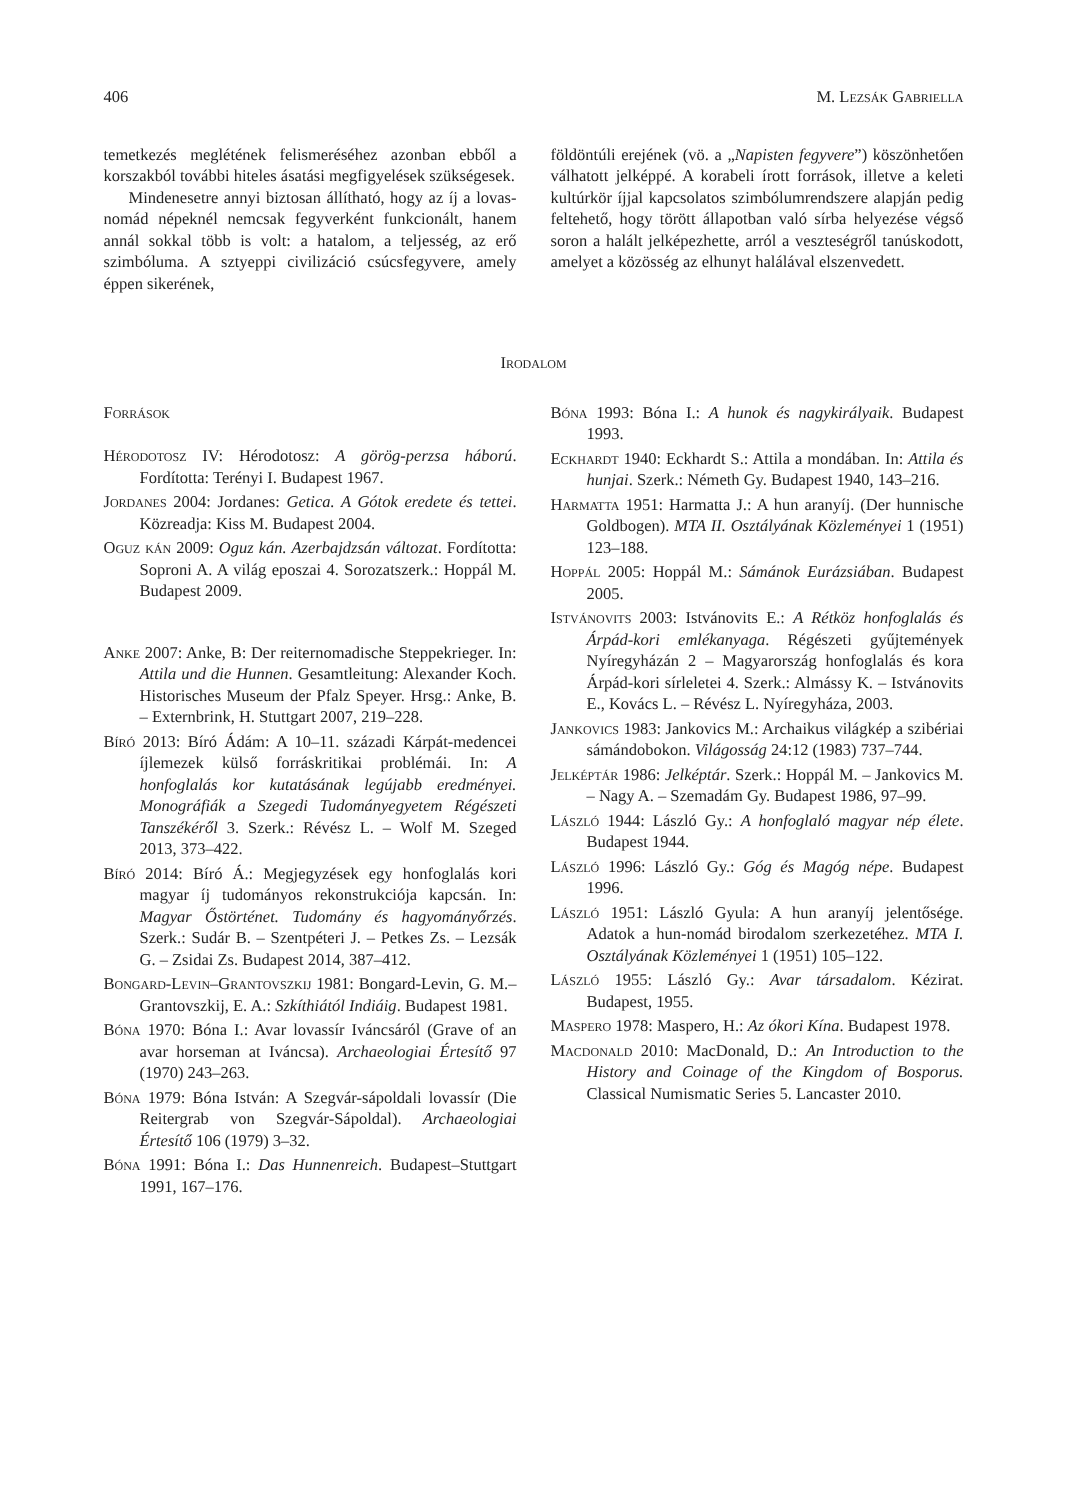406 M. Lezsák Gabriella
temetkezés meglétének felismeréséhez azonban ebből a korszakból további hiteles ásatási megfigyelések szükségesek.
Mindenesetre annyi biztosan állítható, hogy az íj a lovas-nomád népeknél nemcsak fegyverként funkcionált, hanem annál sokkal több is volt: a hatalom, a teljesség, az erő szimbóluma. A sztyeppi civilizáció csúcsfegyvere, amely éppen sikerének,
földöntúli erejének (vö. a „Napisten fegyvere”) köszönhetően válhatott jelképpé. A korabeli írott források, illetve a keleti kultúrkör íjjal kapcsolatos szimbólumrendszere alapján pedig feltehető, hogy törött állapotban való sírba helyezése végső soron a halált jelképezhette, arról a veszteségről tanúskodott, amelyet a közösség az elhunyt halálával elszenvedett.
Irodalom
Források
Hérodotosz IV: Hérodotosz: A görög-perzsa háború. Fordította: Terényi I. Budapest 1967.
Jordanes 2004: Jordanes: Getica. A Gótok eredete és tettei. Közreadja: Kiss M. Budapest 2004.
Oguz kán 2009: Oguz kán. Azerbajdzsán változat. Fordította: Soproni A. A világ eposzai 4. Sorozatszerk.: Hoppál M. Budapest 2009.
Anke 2007: Anke, B: Der reiternomadische Steppekrieger. In: Attila und die Hunnen. Gesamtleitung: Alexander Koch. Historisches Museum der Pfalz Speyer. Hrsg.: Anke, B. – Externbrink, H. Stuttgart 2007, 219–228.
Bíró 2013: Bíró Ádám: A 10–11. századi Kárpát-medencei íjlemezek külső forráskritikai problémái. In: A honfoglalás kor kutatásának legújabb eredményei. Monográfiák a Szegedi Tudományegyetem Régészeti Tanszékéről 3. Szerk.: Révész L. – Wolf M. Szeged 2013, 373–422.
Bíró 2014: Bíró Á.: Megjegyzések egy honfoglalás kori magyar íj tudományos rekonstrukciója kapcsán. In: Magyar Őstörténet. Tudomány és hagyományőrzés. Szerk.: Sudár B. – Szentpéteri J. – Petkes Zs. – Lezsák G. – Zsidai Zs. Budapest 2014, 387–412.
Bongard-Levin–Grantovszkij 1981: Bongard-Levin, G. M.– Grantovszkij, E. A.: Szkíthiától Indiáig. Budapest 1981.
Bóna 1970: Bóna I.: Avar lovassír Iváncsáról (Grave of an avar horseman at Iváncsa). Archaeologiai Értesítő 97 (1970) 243–263.
Bóna 1979: Bóna István: A Szegvár-sápoldali lovassír (Die Reitergrab von Szegvár-Sápoldal). Archaeologiai Értesítő 106 (1979) 3–32.
Bóna 1991: Bóna I.: Das Hunnenreich. Budapest–Stuttgart 1991, 167–176.
Bóna 1993: Bóna I.: A hunok és nagykirályaik. Budapest 1993.
Eckhardt 1940: Eckhardt S.: Attila a mondában. In: Attila és hunjai. Szerk.: Németh Gy. Budapest 1940, 143–216.
Harmatta 1951: Harmatta J.: A hun aranyíj. (Der hunnische Goldbogen). MTA II. Osztályának Közleményei 1 (1951) 123–188.
Hoppál 2005: Hoppál M.: Sámánok Eurázsiában. Budapest 2005.
Istvánovits 2003: Istvánovits E.: A Rétköz honfoglalás és Árpád-kori emlékanyaga. Régészeti gyűjtemények Nyíregyházán 2 – Magyarország honfoglalás és kora Árpád-kori sírleletei 4. Szerk.: Almássy K. – Istvánovits E., Kovács L. – Révész L. Nyíregyháza, 2003.
Jankovics 1983: Jankovics M.: Archaikus világkép a szibériai sámándobokon. Világosság 24:12 (1983) 737–744.
Jelképtár 1986: Jelképtár. Szerk.: Hoppál M. – Jankovics M. – Nagy A. – Szemadám Gy. Budapest 1986, 97–99.
László 1944: László Gy.: A honfoglaló magyar nép élete. Budapest 1944.
László 1996: László Gy.: Góg és Magóg népe. Budapest 1996.
László 1951: László Gyula: A hun aranyíj jelentősége. Adatok a hun-nomád birodalom szerkezetéhez. MTA I. Osztályának Közleményei 1 (1951) 105–122.
László 1955: László Gy.: Avar társadalom. Kézirat. Budapest, 1955.
Maspero 1978: Maspero, H.: Az ókori Kína. Budapest 1978.
Macdonald 2010: MacDonald, D.: An Introduction to the History and Coinage of the Kingdom of Bosporus. Classical Numismatic Series 5. Lancaster 2010.